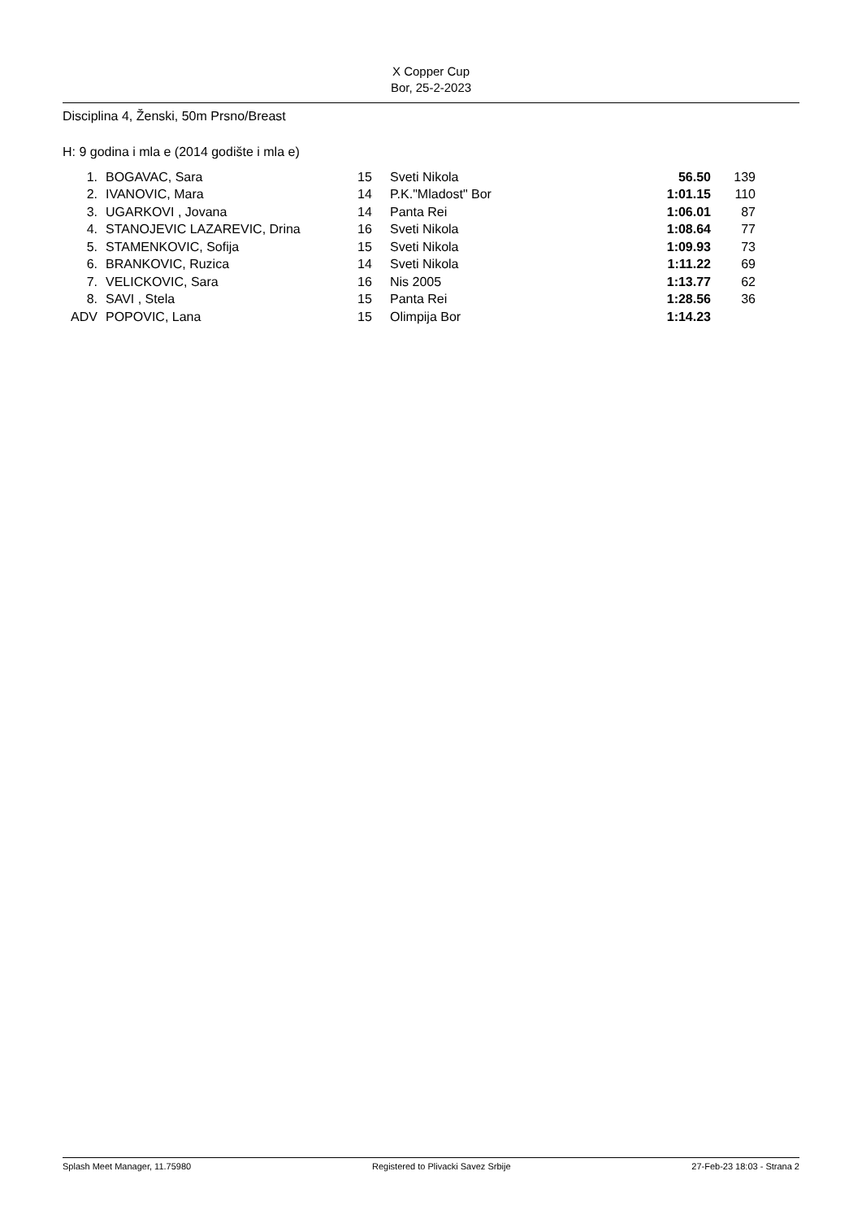X Copper Cup
Bor, 25-2-2023
Disciplina 4, Ženski, 50m Prsno/Breast
H: 9 godina i mla e (2014 godište i mla e)
| 1. | | BOGAVAC, Sara | 15 | Sveti Nikola | 56.50 | 139 |
| 2. | | IVANOVIC, Mara | 14 | P.K."Mladost" Bor | 1:01.15 | 110 |
| 3. | | UGARKOVI , Jovana | 14 | Panta Rei | 1:06.01 | 87 |
| 4. | | STANOJEVIC LAZAREVIC, Drina | 16 | Sveti Nikola | 1:08.64 | 77 |
| 5. | | STAMENKOVIC, Sofija | 15 | Sveti Nikola | 1:09.93 | 73 |
| 6. | | BRANKOVIC, Ruzica | 14 | Sveti Nikola | 1:11.22 | 69 |
| 7. | | VELICKOVIC, Sara | 16 | Nis 2005 | 1:13.77 | 62 |
| 8. | | SAVI , Stela | 15 | Panta Rei | 1:28.56 | 36 |
| ADV | | POPOVIC, Lana | 15 | Olimpija Bor | 1:14.23 | |
Splash Meet Manager, 11.75980 Registered to Plivacki Savez Srbije 27-Feb-23 18:03 - Strana 2